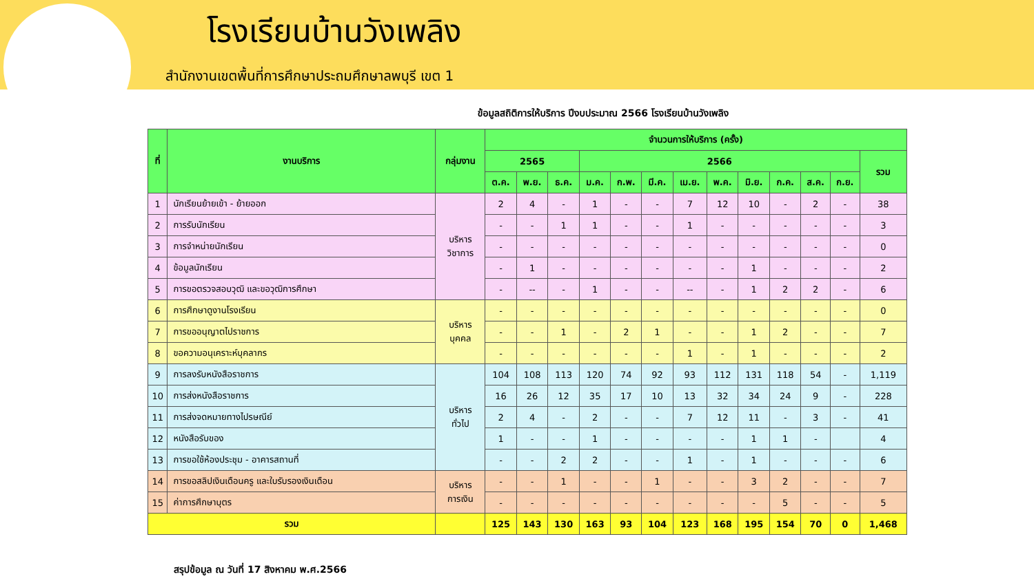โรงเรียนบ้านวังเพลิง
สำนักงานเขตพื้นที่การศึกษาประถมศึกษาลพบุรี เขต 1
ข้อมูลสถิติการให้บริการ ปีงบประมาณ 2566 โรงเรียนบ้านวังเพลิง
| ที่ | งานบริการ | กลุ่มงาน | จำนวนการให้บริการ (ครั้ง) | | | | | | | | | | | | |
| --- | --- | --- | --- | --- | --- | --- | --- | --- | --- | --- | --- | --- | --- | --- | --- |
| | | | 2565 | | | 2566 | | | | | | | | | รวม |
| | | | ต.ค. | พ.ย. | ธ.ค. | ม.ค. | ก.พ. | มี.ค. | เม.ย. | พ.ค. | มิ.ย. | ก.ค. | ส.ค. | ก.ย. | |
| 1 | นักเรียนย้ายเข้า - ย้ายออก | บริหาร วิชาการ | 2 | 4 | - | 1 | - | - | 7 | 12 | 10 | - | 2 | - | 38 |
| 2 | การรับนักเรียน | | - | - | 1 | 1 | - | - | 1 | - | - | - | - | - | 3 |
| 3 | การจำหน่ายนักเรียน | | - | - | - | - | - | - | - | - | - | - | - | - | 0 |
| 4 | ข้อมูลนักเรียน | | - | 1 | - | - | - | - | - | - | 1 | - | - | - | 2 |
| 5 | การขอตรวจสอบวุฒิ และขอวุฒิการศึกษา | | - | -- | - | 1 | - | - | -- | - | 1 | 2 | 2 | - | 6 |
| 6 | การศึกษาดูงานโรงเรียน | บริหาร บุคคล | - | - | - | - | - | - | - | - | - | - | - | - | 0 |
| 7 | การขออนุญาตไปราชการ | | - | - | 1 | - | 2 | 1 | - | - | 1 | 2 | - | - | 7 |
| 8 | ขอความอนุเคราะห์บุคลากร | | - | - | - | - | - | - | 1 | - | 1 | - | - | - | 2 |
| 9 | การลงรับหนังสือราชการ | บริหาร ทั่วไป | 104 | 108 | 113 | 120 | 74 | 92 | 93 | 112 | 131 | 118 | 54 | - | 1,119 |
| 10 | การส่งหนังสือราชการ | | 16 | 26 | 12 | 35 | 17 | 10 | 13 | 32 | 34 | 24 | 9 | - | 228 |
| 11 | การส่งจดหมายทางไปรษณีย์ | | 2 | 4 | - | 2 | - | - | 7 | 12 | 11 | - | 3 | - | 41 |
| 12 | หนังสือรับของ | | 1 | - | - | 1 | - | - | - | - | 1 | 1 | - | | 4 |
| 13 | การขอใช้ห้องประชุม - อาคารสถานที่ | | - | - | 2 | 2 | - | - | 1 | - | 1 | - | - | - | 6 |
| 14 | การขอสลิปเงินเดือนครู และใบรับรองเงินเดือน | บริหาร การเงิน | - | - | 1 | - | - | 1 | - | - | 3 | 2 | - | - | 7 |
| 15 | ค่าการศึกษาบุตร | | - | - | - | - | - | - | - | - | - | 5 | - | - | 5 |
| รวม | | | 125 | 143 | 130 | 163 | 93 | 104 | 123 | 168 | 195 | 154 | 70 | 0 | 1,468 |
สรุปข้อมูล ณ วันที่ 17 สิงหาคม พ.ศ.2566